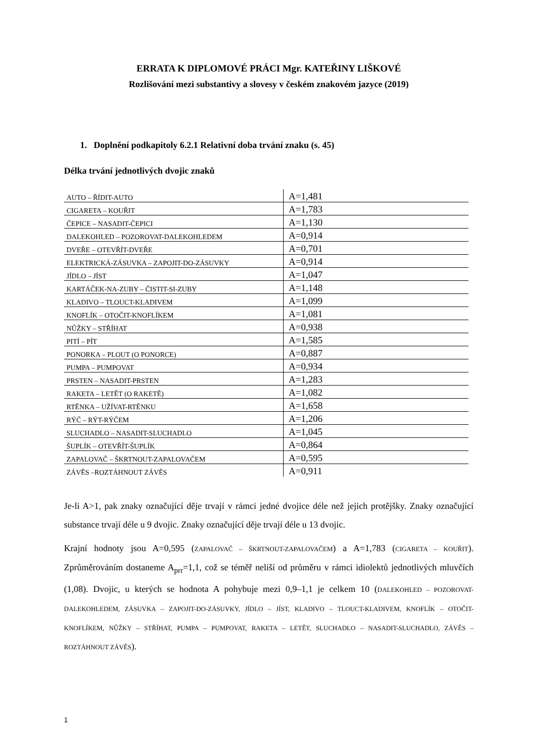ERRATA K DIPLOMOVÉ PRÁCI Mgr. KATEŘINY LIŠKOVÉ
Rozlišování mezi substantivy a slovesy v českém znakovém jazyce (2019)
1. Doplnění podkapitoly 6.2.1 Relativní doba trvání znaku (s. 45)
Délka trvání jednotlivých dvojic znaků
| AUTO – ŘÍDIT-AUTO | A=1,481 |
| CIGARETA – KOUŘIT | A=1,783 |
| ČEPICE – NASADIT-ČEPICI | A=1,130 |
| DALEKOHLED – POZOROVAT-DALEKOHLEDEM | A=0,914 |
| DVEŘE – OTEVŘÍT-DVEŘE | A=0,701 |
| ELEKTRICKÁ-ZÁSUVKA – ZAPOJIT-DO-ZÁSUVKY | A=0,914 |
| JÍDLO – JÍST | A=1,047 |
| KARTÁČEK-NA-ZUBY – ČISTIT-SI-ZUBY | A=1,148 |
| KLADIVO – TLOUCT-KLADIVEM | A=1,099 |
| KNOFLÍK – OTOČIT-KNOFLÍKEM | A=1,081 |
| NŮŽKY – STŘÍHAT | A=0,938 |
| PITÍ – PÍT | A=1,585 |
| PONORKA – PLOUT (O PONORCE) | A=0,887 |
| PUMPA – PUMPOVAT | A=0,934 |
| PRSTEN – NASADIT-PRSTEN | A=1,283 |
| RAKETA – LETĚT (O RAKETĚ) | A=1,082 |
| RTĚNKA – UŽÍVAT-RTĚNKU | A=1,658 |
| RÝČ – RÝT-RÝČEM | A=1,206 |
| SLUCHADLO – NASADIT-SLUCHADLO | A=1,045 |
| ŠUPLÍK – OTEVŘÍT-ŠUPLÍK | A=0,864 |
| ZAPALOVAČ – ŠKRTNOUT-ZAPALOVAČEM | A=0,595 |
| ZÁVĚS –ROZTÁHNOUT ZÁVĚS | A=0,911 |
Je-li A>1, pak znaky označující děje trvají v rámci jedné dvojice déle než jejich protějšky. Znaky označující substance trvají déle u 9 dvojic. Znaky označující děje trvají déle u 13 dvojic.
Krajní hodnoty jsou A=0,595 (ZAPALOVAČ – ŠKRTNOUT-ZAPALOVAČEM) a A=1,783 (CIGARETA – KOUŘIT). Zprůměrováním dostaneme A<sub>prr</sub>=1,1, což se téměř neliší od průměru v rámci idiolektů jednotlivých mluvčích (1,08). Dvojic, u kterých se hodnota A pohybuje mezi 0,9–1,1 je celkem 10 (DALEKOHLED – POZOROVAT-DALEKOHLEDEM, ZÁSUVKA – ZAPOJIT-DO-ZÁSUVKY, JÍDLO – JÍST, KLADIVO – TLOUCT-KLADIVEM, KNOFLÍK – OTOČIT-KNOFLÍKEM, NŮŽKY – STŘÍHAT, PUMPA – PUMPOVAT, RAKETA – LETĚT, SLUCHADLO – NASADIT-SLUCHADLO, ZÁVĚS –ROZTÁHNOUT ZÁVĚS).
1